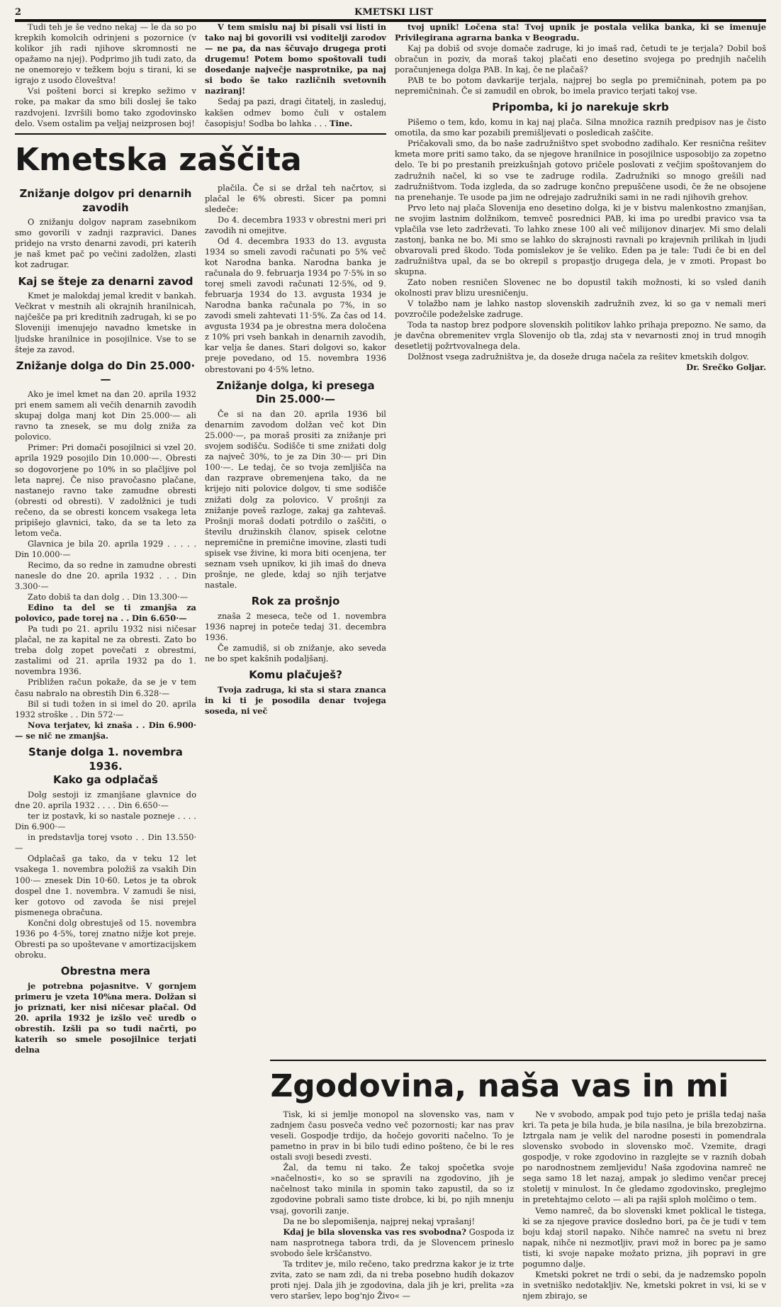2 KMETSKI LIST
Tudi teh je še vedno nekaj — le da so po krepkih komolcih odrinjeni s pozornice (v kolikor jih radi njihove skromnosti ne opažamo na njej). Podprimo jih tudi zato, da ne onemorejo v težkem boju s tirani, ki se igrajo z usodo človeštva!
Vsi pošteni borci si krepko sežimo v roke, pa makar da smo bili doslej še tako razdvojeni. Izvršili bomo tako zgodovinsko delo. Vsem ostalim pa veljaj neizprosen boj!
V tem smislu naj bi pisali vsi listi in tako naj bi govorili vsi voditelji zarodov — ne pa, da nas ščuvajo drugega proti drugemu! Potem bomo spoštovali tudi dosedanje največje nasprotnike, pa naj si bodo še tako različnih svetovnih naziranj!
Sedaj pa pazi, dragi čitatelj, in zasleduj, kakšen odmev bomo čuli v ostalem časopisju! Sodba bo lahka . . . Tine.
Kmetska zaščita
Znižanje dolgov pri denarnih zavodih
O znižanju dolgov napram zasebnikom smo govorili v zadnji razpravici. Danes pridejo na vrsto denarni zavodi, pri katerih je naš kmet pač po večini zadolžen, zlasti kot zadrugar.
Kaj se šteje za denarni zavod
Kmet je malokdaj jemal kredit v bankah. Večkrat v mestnih ali okrajnih hranilnicah, najčešče pa pri kreditnih zadrugah, ki se po Sloveniji imenujejo navadno kmetske in ljudske hranilnice in posojilnice. Vse to se šteje za zavod.
Znižanje dolga do Din 25.000·—
Ako je imel kmet na dan 20. aprila 1932 pri enem samem ali večih denarnih zavodih skupaj dolga manj kot Din 25.000·— ali ravno ta znesek, se mu dolg zniža za polovico.
Primer: Pri domači posojilnici si vzel 20. aprila 1929 posojilo Din 10.000·—. Obresti so dogovorjene po 10% in so plačljive pol leta naprej. Če niso pravočasno plačane, nastanejo ravno take zamudne obresti (obresti od obresti). V zadolžnici je tudi rečeno, da se obresti koncem vsakega leta pripišejo glavnici, tako, da se ta leto za letom veča.
Glavnica je bila 20. aprila 1929 . . . . . Din 10.000·—
Recimo, da so redne in zamudne obresti nanesle do dne 20. aprila 1932 . . . Din 3.300·—
Zato dobiš ta dan dolg . . Din 13.300·—
Edino ta del se ti zmanjša za polovico, pade torej na . . Din 6.650·—
Pa tudi po 21. aprilu 1932 nisi ničesar plačal, ne za kapital ne za obresti. Zato bo treba dolg zopet povečati z obrestmi, zastalimi od 21. aprila 1932 pa do 1. novembra 1936.
Približen račun pokaže, da se je v tem času nabralo na obrestih Din 6.328·—
Bil si tudi tožen in si imel do 20. aprila 1932 stroške . . Din 572·—
Nova terjatev, ki znaša . . Din 6.900·— se nič ne zmanjša.
Stanje dolga 1. novembra 1936.
Kako ga odplačaš
Dolg sestoji iz zmanjšane glavnice do dne 20. aprila 1932 . . . . Din 6.650·—
ter iz postavk, ki so nastale pozneje . . . . Din 6.900·—
in predstavlja torej vsoto . . Din 13.550·—
Odplačaš ga tako, da v teku 12 let vsakega 1. novembra položiš za vsakih Din 100·— znesek Din 10·60. Letos je ta obrok dospel dne 1. novembra. V zamudi še nisi, ker gotovo od zavoda še nisi prejel pismenega obračuna.
Končni dolg obrestuješ od 15. novembra 1936 po 4·5%, torej znatno nižje kot preje. Obresti pa so upoštevane v amortizacijskem obroku.
Obrestna mera
je potrebna pojasnitve. V gornjem primeru je vzeta 10%na mera. Dolžan si jo priznati, ker nisi ničesar plačal. Od 20. aprila 1932 je izšlo več uredb o obrestih. Izšli pa so tudi načrti, po katerih so smele posojilnice terjati delna
plačila. Če si se držal teh načrtov, si plačal le 6% obresti. Sicer pa pomni sledeče:
Do 4. decembra 1933 v obrestni meri pri zavodih ni omejitve.
Od 4. decembra 1933 do 13. avgusta 1934 so smeli zavodi računati po 5% več kot Narodna banka. Narodna banka je računala do 9. februarja 1934 po 7·5% in so torej smeli zavodi računati 12·5%, od 9. februarja 1934 do 13. avgusta 1934 je Narodna banka računala po 7%, in so zavodi smeli zahtevati 11·5%. Za čas od 14. avgusta 1934 pa je obrestna mera določena z 10% pri vseh bankah in denarnih zavodih, kar velja še danes. Stari dolgovi so, kakor preje povedano, od 15. novembra 1936 obrestovani po 4·5% letno.
Znižanje dolga, ki presega Din 25.000·—
Če si na dan 20. aprila 1936 bil denarnim zavodom dolžan več kot Din 25.000·—, pa moraš prositi za znižanje pri svojem sodišču. Sodišče ti sme znižati dolg za največ 30%, to je za Din 30·— pri Din 100·—. Le tedaj, če so tvoja zemljišča na dan razprave obremenjena tako, da ne krijejo niti polovice dolgov, ti sme sodišče znižati dolg za polovico. V prošnji za znižanje poveš razloge, zakaj ga zahtevaš. Prošnji moraš dodati potrdilo o zaščiti, o številu družinskih članov, spisek celotne nepremične in premične imovine, zlasti tudi spisek vse živine, ki mora biti ocenjena, ter seznam vseh upnikov, ki jih imaš do dneva prošnje, ne glede, kdaj so njih terjatve nastale.
Rok za prošnjo
znaša 2 meseca, teče od 1. novembra 1936 naprej in poteče tedaj 31. decembra 1936.
Če zamudiš, si ob znižanje, ako seveda ne bo spet kakšnih podaljšanj.
Komu plačuješ?
Tvoja zadruga, ki sta si stara znanca in ki ti je posodila denar tvojega soseda, ni več
tvoj upnik! Ločena sta! Tvoj upnik je postala velika banka, ki se imenuje Privilegirana agrarna banka v Beogradu.
Kaj pa dobiš od svoje domače zadruge, ki jo imaš rad, četudi te je terjala? Dobil boš obračun in poziv, da moraš takoj plačati eno desetino svojega po prednjih načelih poračunjenega dolga PAB. In kaj, če ne plačaš?
PAB te bo potom davkarije terjala, najprej bo segla po premičninah, potem pa po nepremičninah. Če si zamudil en obrok, bo imela pravico terjati takoj vse.
Pripomba, ki jo narekuje skrb
Pišemo o tem, kdo, komu in kaj naj plača. Silna množica raznih predpisov nas je čisto omotila, da smo kar pozabili premišljevati o posledicah zaščite.
Pričakovali smo, da bo naše zadružništvo spet svobodno zadihalo. Ker resnična rešitev kmeta more priti samo tako, da se njegove hranilnice in posojilnice usposobijo za zopetno delo. Te bi po prestanih preizkušnjah gotovo pričele poslovati z večjim spoštovanjem do zadružnih načel, ki so vse te zadruge rodila. Zadružniki so mnogo grešili nad zadružništvom. Toda izgleda, da so zadruge končno prepuščene usodi, če že ne obsojene na prenehanje. Te usode pa jim ne odrejajo zadružniki sami in ne radi njihovih grehov.
Prvo leto naj plača Slovenija eno desetino dolga, ki je v bistvu malenkostno zmanjšan, ne svojim lastnim dolžnikom, temveč posrednici PAB, ki ima po uredbi pravico vsa ta vplačila vse leto zadrževati. To lahko znese 100 ali več milijonov dinarjev. Mi smo delali zastonj, banka ne bo. Mi smo se lahko do skrajnosti ravnali po krajevnih prilikah in ljudi obvarovali pred škodo. Toda pomislekov je še veliko. Eden pa je tale: Tudi če bi en del zadružništva upal, da se bo okrepil s propastjo drugega dela, je v zmoti. Propast bo skupna.
Zato noben resničen Slovenec ne bo dopustil takih možnosti, ki so vsled danih okolnosti prav blizu uresničenju.
V tolažbo nam je lahko nastop slovenskih zadružnih zvez, ki so ga v nemali meri povzročile podeželske zadruge.
Toda ta nastop brez podpore slovenskih politikov lahko prihaja prepozno. Ne samo, da je davčna obremenitev vrgla Slovenijo ob tla, zdaj sta v nevarnosti znoj in trud mnogih desetletij požrtvovalnega dela.
Dolžnost vsega zadružništva je, da doseže druga načela za rešitev kmetskih dolgov.
Dr. Srečko Goljar.
Zgodovina, naša vas in mi
Tisk, ki si jemlje monopol na slovensko vas, nam v zadnjem času posveča vedno več pozornosti; kar nas prav veseli. Gospodje trdijo, da hočejo govoriti načelno. To je pametno in prav in bi bilo tudi edino pošteno, če bi le res ostali svoji besedi zvesti.
Žal, da temu ni tako. Že takoj spočetka svoje »načelnosti«, ko so se spravili na zgodovino, jih je načelnost tako minila in spomin tako zapustil, da so iz zgodovine pobrali samo tiste drobce, ki bi, po njih mnenju vsaj, govorili zanje.
Da ne bo slepomišenja, najprej nekaj vprašanj!
Kdaj je bila slovenska vas res svobodna? Gospoda iz nam nasprotnega tabora trdi, da je Slovencem prineslo svobodo šele krščanstvo.
Ta trditev je, milo rečeno, tako predrzna kakor je iz trte zvita, zato se nam zdi, da ni treba posebno hudih dokazov proti njej. Dala jih je zgodovina, dala jih je kri, prelita »za vero staršev, lepo bog'njo Živo« —
Ne v svobodo, ampak pod tujo peto je prišla tedaj naša kri. Ta peta je bila huda, je bila nasilna, je bila brezobzirna. Iztrgala nam je velik del narodne posesti in pomendrala slovensko svobodo in slovensko moč. Vzemite, dragi gospodje, v roke zgodovino in razglejte se v raznih dobah po narodnostnem zemljevidu! Naša zgodovina namreč ne sega samo 18 let nazaj, ampak jo sledimo venčar precej stoletij v minulost. In če gledamo zgodovinsko, preglejmo in pretehtajmo celoto — ali pa rajši sploh molčimo o tem.
Vemo namreč, da bo slovenski kmet poklical le tistega, ki se za njegove pravice dosledno bori, pa če je tudi v tem boju kdaj storil napako. Nihče namreč na svetu ni brez napak, nihče ni nezmotljiv, pravi mož in borec pa je samo tisti, ki svoje napake možato prizna, jih popravi in gre pogumno dalje.
Kmetski pokret ne trdi o sebi, da je nadzemsko popoln in svetniško nedotakljiv. Ne, kmetski pokret in vsi, ki se v njem zbirajo, se